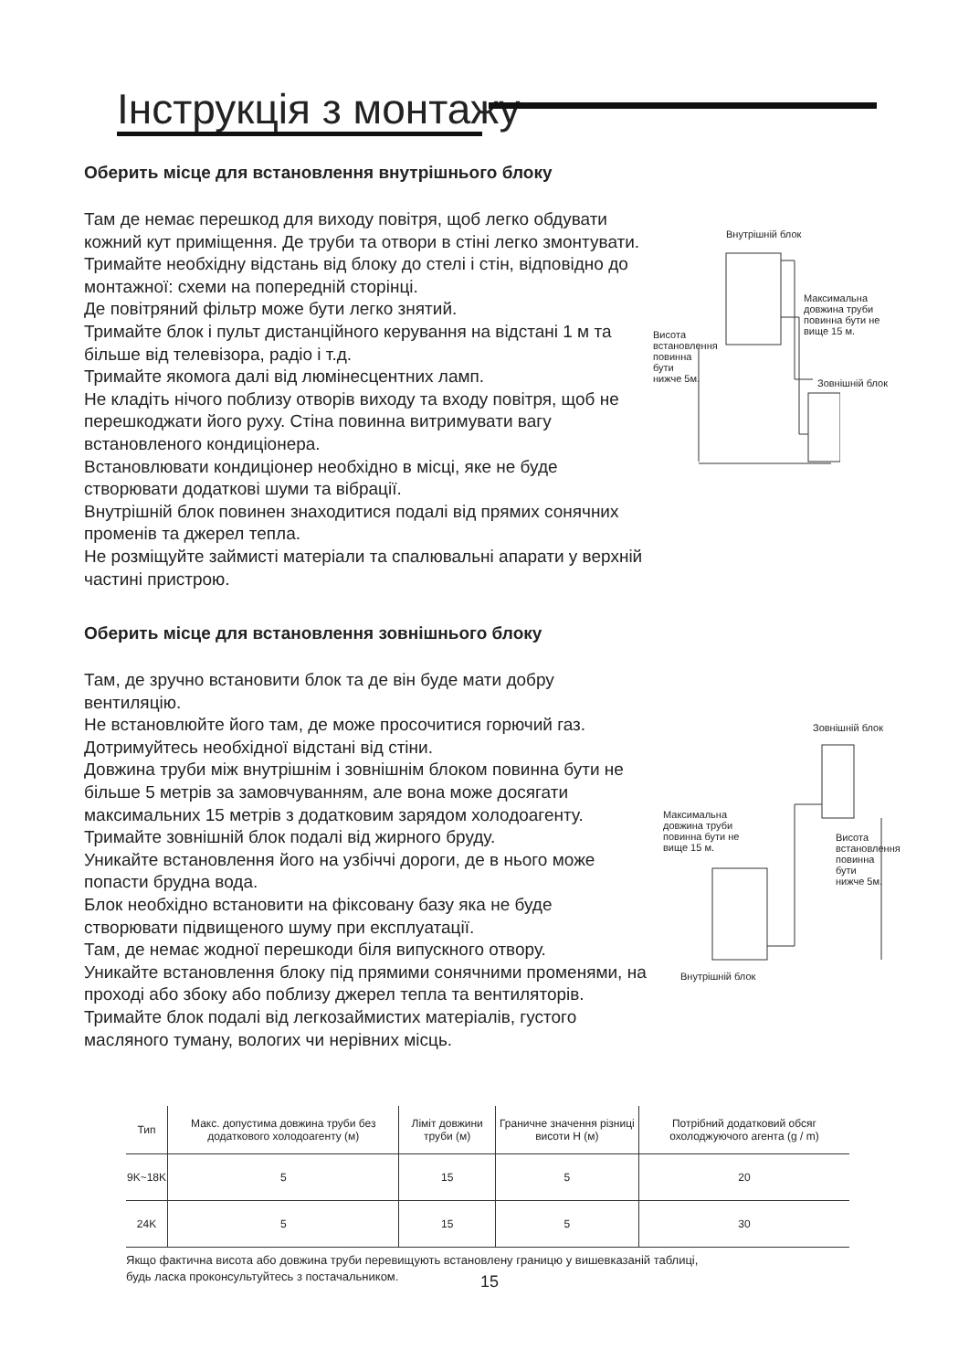Інструкція з монтажу
Оберить місце для встановлення внутрішнього блоку
Там де немає перешкод для виходу повітря, щоб легко обдувати кожний кут приміщення. Де труби та отвори в стіні легко змонтувати.
Тримайте необхідну відстань від блоку до стелі і стін, відповідно до монтажної: схеми на попередній сторінці.
Де повітряний фільтр може бути легко знятий.
Тримайте блок і пульт дистанційного керування на відстані 1 м та більше від телевізора, радіо і т.д.
Тримайте якомога далі від люмінесцентних ламп.
Не кладіть нічого поблизу отворів виходу та входу повітря, щоб не перешкоджати його руху. Стіна повинна витримувати вагу встановленого кондиціонера.
Встановлювати кондиціонер необхідно в місці, яке не буде створювати додаткові шуми та вібрації.
Внутрішній блок повинен знаходитися подалі від прямих сонячних променів та джерел тепла.
Не розміщуйте займисті матеріали та спалювальні апарати у верхній частині пристрою.
Оберить місце для встановлення зовнішнього блоку
Там, де зручно встановити блок та де він буде мати добру вентиляцію.
Не встановлюйте його там, де може просочитися горючий газ.
Дотримуйтесь необхідної відстані від стіни.
Довжина труби між внутрішнім і зовнішнім блоком повинна бути не більше 5 метрів за замовчуванням, але вона може досягати максимальних 15 метрів з додатковим зарядом холодоагенту.
Тримайте зовнішній блок подалі від жирного бруду.
Уникайте встановлення його на узбіччі дороги, де в нього може попасти брудна вода.
Блок необхідно встановити на фіксовану базу яка не буде створювати підвищеного шуму при експлуатації.
Там, де немає жодної перешкоди біля випускного отвору.
Уникайте встановлення блоку під прямими сонячними променями, на проході або збоку або поблизу джерел тепла та вентиляторів. Тримайте блок подалі від легкозаймистих матеріалів, густого масляного туману, вологих чи нерівних місць.
Внутрішній блок
Максимальна
довжина труби
повинна бути не
вище 15 м.
Зовнішній блок
Висота встановлення повинна бути нижче 5м.
Зовнішній блок
Максимальна
довжина труби
повинна бути не
вище 15 м.
Внутрішній блок
Висота встановлення повинна бути нижче 5м.
| Тип | Макс. допустима довжина труби без додаткового холодоагенту (м) | Ліміт довжини труби (м) | Граничне значення різниці висоти H (м) | Потрібний додатковий обсяг охолоджуючого агента (g / m) |
| --- | --- | --- | --- | --- |
| 9K~18K | 5 | 15 | 5 | 20 |
| 24K | 5 | 15 | 5 | 30 |
Якщо фактична висота або довжина труби перевищують встановлену границю у вишевказаній таблиці,
будь ласка проконсультуйтесь з постачальником.
15